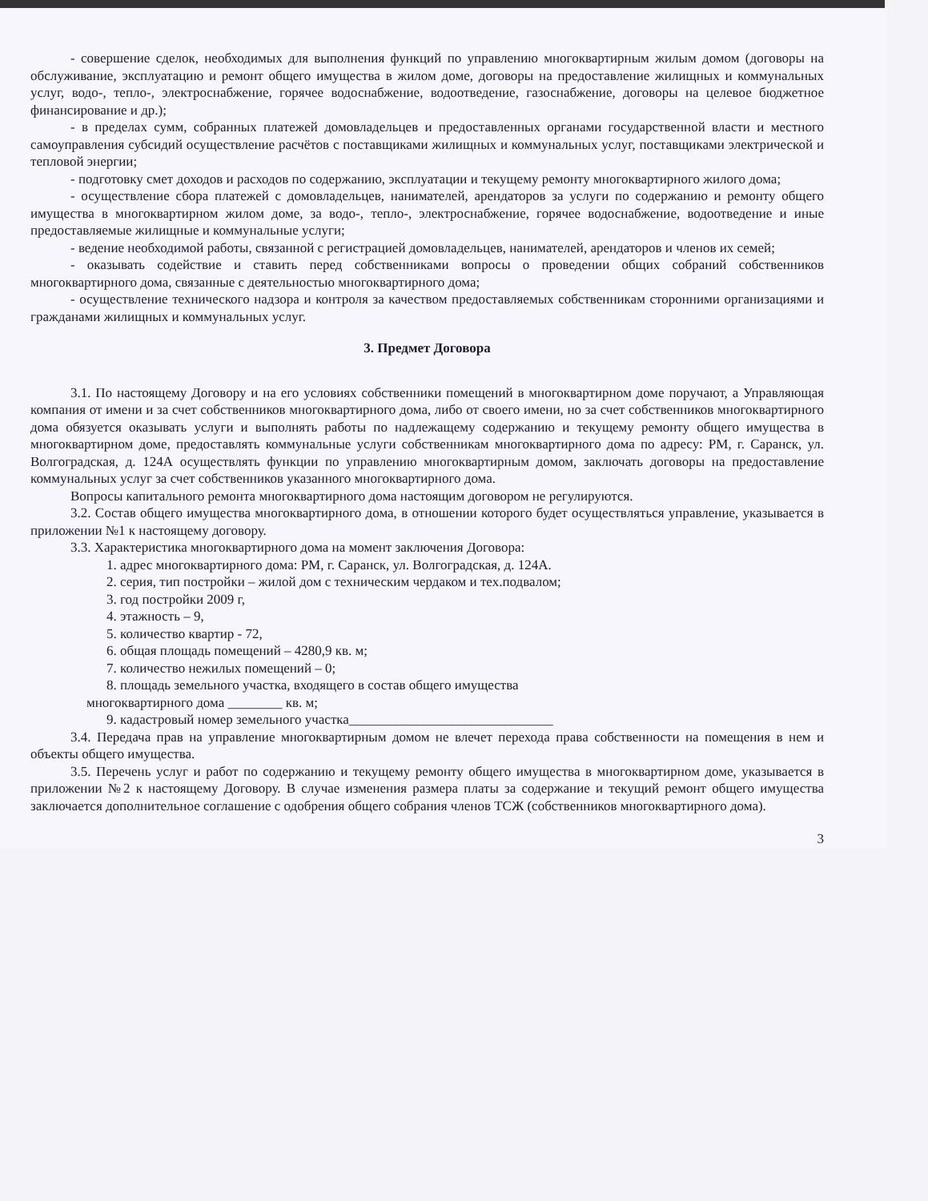- совершение сделок, необходимых для выполнения функций по управлению многоквартирным жилым домом (договоры на обслуживание, эксплуатацию и ремонт общего имущества в жилом доме, договоры на предоставление жилищных и коммунальных услуг, водо-, тепло-, электроснабжение, горячее водоснабжение, водоотведение, газоснабжение, договоры на целевое бюджетное финансирование и др.);
- в пределах сумм, собранных платежей домовладельцев и предоставленных органами государственной власти и местного самоуправления субсидий осуществление расчётов с поставщиками жилищных и коммунальных услуг, поставщиками электрической и тепловой энергии;
- подготовку смет доходов и расходов по содержанию, эксплуатации и текущему ремонту многоквартирного жилого дома;
- осуществление сбора платежей с домовладельцев, нанимателей, арендаторов за услуги по содержанию и ремонту общего имущества в многоквартирном жилом доме, за водо-, тепло-, электроснабжение, горячее водоснабжение, водоотведение и иные предоставляемые жилищные и коммунальные услуги;
- ведение необходимой работы, связанной с регистрацией домовладельцев, нанимателей, арендаторов и членов их семей;
- оказывать содействие и ставить перед собственниками вопросы о проведении общих собраний собственников многоквартирного дома, связанные с деятельностью многоквартирного дома;
- осуществление технического надзора и контроля за качеством предоставляемых собственникам сторонними организациями и гражданами жилищных и коммунальных услуг.
3. Предмет Договора
3.1. По настоящему Договору и на его условиях собственники помещений в многоквартирном доме поручают, а Управляющая компания от имени и за счет собственников многоквартирного дома, либо от своего имени, но за счет собственников многоквартирного дома обязуется оказывать услуги и выполнять работы по надлежащему содержанию и текущему ремонту общего имущества в многоквартирном доме, предоставлять коммунальные услуги собственникам многоквартирного дома по адресу: РМ, г. Саранск, ул. Волгоградская, д. 124А осуществлять функции по управлению многоквартирным домом, заключать договоры на предоставление коммунальных услуг за счет собственников указанного многоквартирного дома.
Вопросы капитального ремонта многоквартирного дома настоящим договором не регулируются.
3.2. Состав общего имущества многоквартирного дома, в отношении которого будет осуществляться управление, указывается в приложении №1 к настоящему договору.
3.3. Характеристика многоквартирного дома на момент заключения Договора:
1. адрес многоквартирного дома: РМ, г. Саранск, ул. Волгоградская, д. 124А.
2. серия, тип постройки – жилой дом с техническим чердаком и тех.подвалом;
3. год постройки 2009 г,
4. этажность – 9,
5. количество квартир - 72,
6. общая площадь помещений – 4280,9 кв. м;
7. количество нежилых помещений – 0;
8. площадь земельного участка, входящего в состав общего имущества
многоквартирного дома ________ кв. м;
9. кадастровый номер земельного участка______________________________
3.4. Передача прав на управление многоквартирным домом не влечет перехода права собственности на помещения в нем и объекты общего имущества.
3.5. Перечень услуг и работ по содержанию и текущему ремонту общего имущества в многоквартирном доме, указывается в приложении №2 к настоящему Договору. В случае изменения размера платы за содержание и текущий ремонт общего имущества заключается дополнительное соглашение с одобрения общего собрания членов ТСЖ (собственников многоквартирного дома).
3